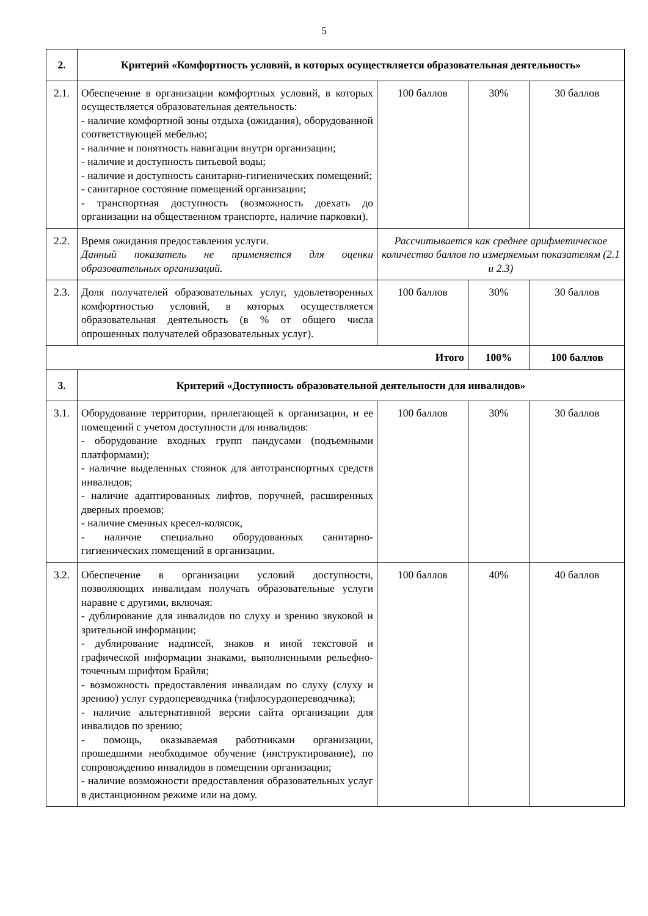5
| 2. | Критерий «Комфортность условий, в которых осуществляется образовательная деятельность» | | | |
| 2.1. | Обеспечение в организации комфортных условий, в которых осуществляется образовательная деятельность: - наличие комфортной зоны отдыха (ожидания), оборудованной соответствующей мебелью; - наличие и понятность навигации внутри организации; - наличие и доступность питьевой воды; - наличие и доступность санитарно-гигиенических помещений; - санитарное состояние помещений организации; - транспортная доступность (возможность доехать до организации на общественном транспорте, наличие парковки). | 100 баллов | 30% | 30 баллов |
| 2.2. | Время ожидания предоставления услуги. Данный показатель не применяется для оценки образовательных организаций. | Рассчитывается как среднее арифметическое количество баллов по измеряемым показателям (2.1 и 2.3) | | |
| 2.3. | Доля получателей образовательных услуг, удовлетворенных комфортностью условий, в которых осуществляется образовательная деятельность (в % от общего числа опрошенных получателей образовательных услуг). | 100 баллов | 30% | 30 баллов |
| Итого | | | 100% | 100 баллов |
| 3. | Критерий «Доступность образовательной деятельности для инвалидов» | | | |
| 3.1. | Оборудование территории, прилегающей к организации, и ее помещений с учетом доступности для инвалидов: - оборудование входных групп пандусами (подъемными платформами); - наличие выделенных стоянок для автотранспортных средств инвалидов; - наличие адаптированных лифтов, поручней, расширенных дверных проемов; - наличие сменных кресел-колясок, - наличие специально оборудованных санитарно-гигиенических помещений в организации. | 100 баллов | 30% | 30 баллов |
| 3.2. | Обеспечение в организации условий доступности, позволяющих инвалидам получать образовательные услуги наравне с другими, включая: - дублирование для инвалидов по слуху и зрению звуковой и зрительной информации; - дублирование надписей, знаков и иной текстовой и графической информации знаками, выполненными рельефно-точечным шрифтом Брайля; - возможность предоставления инвалидам по слуху (слуху и зрению) услуг сурдопереводчика (тифлосурдопереводчика); - наличие альтернативной версии сайта организации для инвалидов по зрению; - помощь, оказываемая работниками организации, прошедшими необходимое обучение (инструктирование), по сопровождению инвалидов в помещении организации; - наличие возможности предоставления образовательных услуг в дистанционном режиме или на дому. | 100 баллов | 40% | 40 баллов |